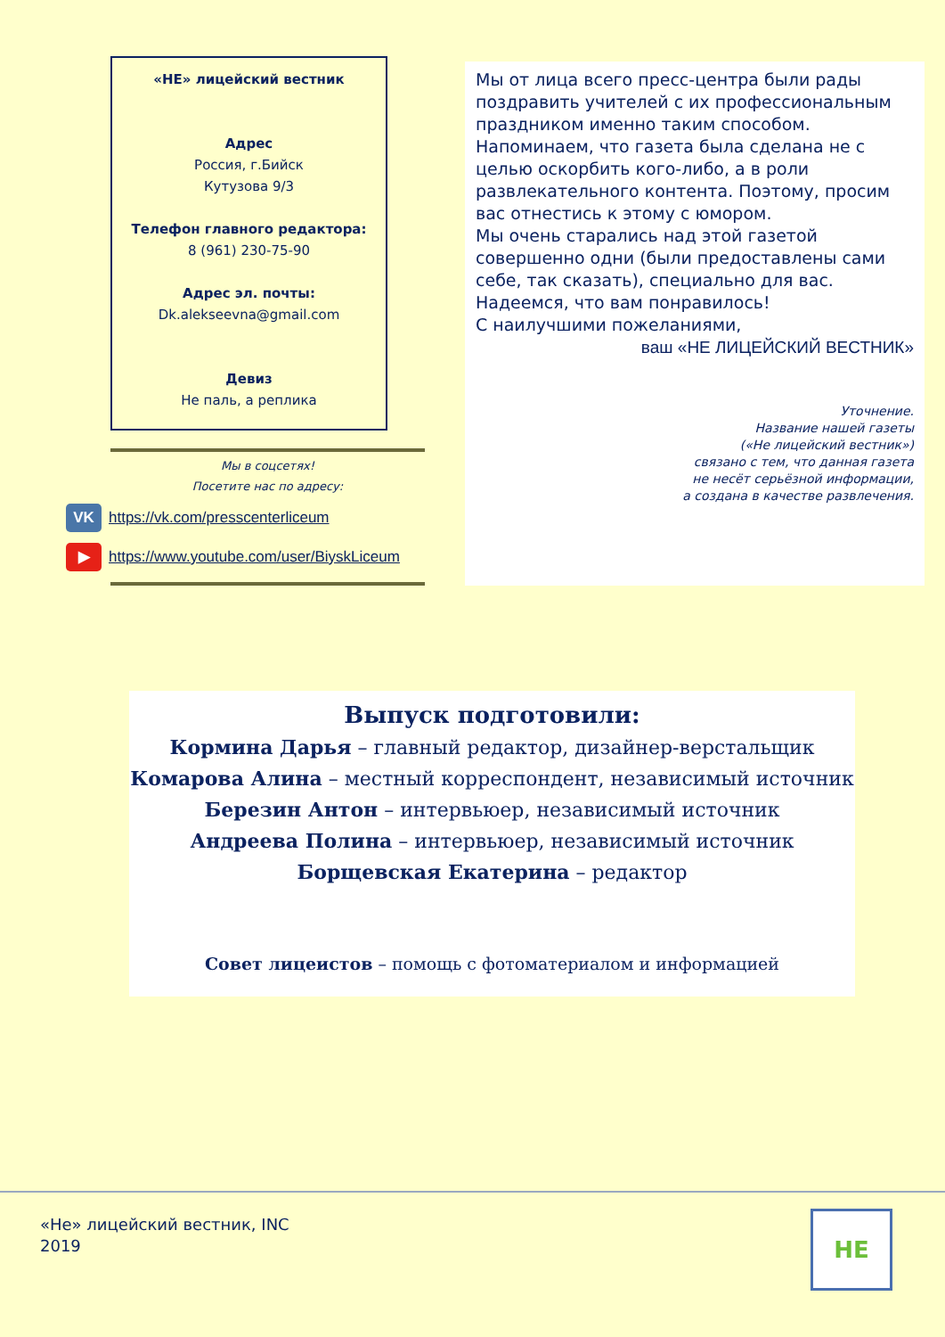«НЕ» лицейский вестник
Адрес
Россия, г.Бийск
Кутузова 9/3
Телефон главного редактора:
8 (961) 230-75-90
Адрес эл. почты:
Dk.alekseevna@gmail.com
Девиз
Не паль, а реплика
Мы в соцсетях!
Посетите нас по адресу:
VK https://vk.com/presscenterliceum
▶ https://www.youtube.com/user/BiyskLiceum
Мы от лица всего пресс-центра были рады поздравить учителей с их профессиональным праздником именно таким способом.
Напоминаем, что газета была сделана не с целью оскорбить кого-либо, а в роли развлекательного контента. Поэтому, просим вас отнестись к этому с юмором.
Мы очень старались над этой газетой совершенно одни (были предоставлены сами себе, так сказать), специально для вас.
Надеемся, что вам понравилось!
С наилучшими пожеланиями,
ваш «НЕ ЛИЦЕЙСКИЙ ВЕСТНИК»
Уточнение.
Название нашей газеты
(«Не лицейский вестник»)
связано с тем, что данная газета
не несёт серьёзной информации,
а создана в качестве развлечения.
Выпуск подготовили:
Кормина Дарья – главный редактор, дизайнер-верстальщик
Комарова Алина – местный корреспондент, независимый источник
Березин Антон – интервьюер, независимый источник
Андреева Полина – интервьюер, независимый источник
Борщевская Екатерина – редактор
Совет лицеистов – помощь с фотоматериалом и информацией
«Не» лицейский вестник, INC
2019
НЕ